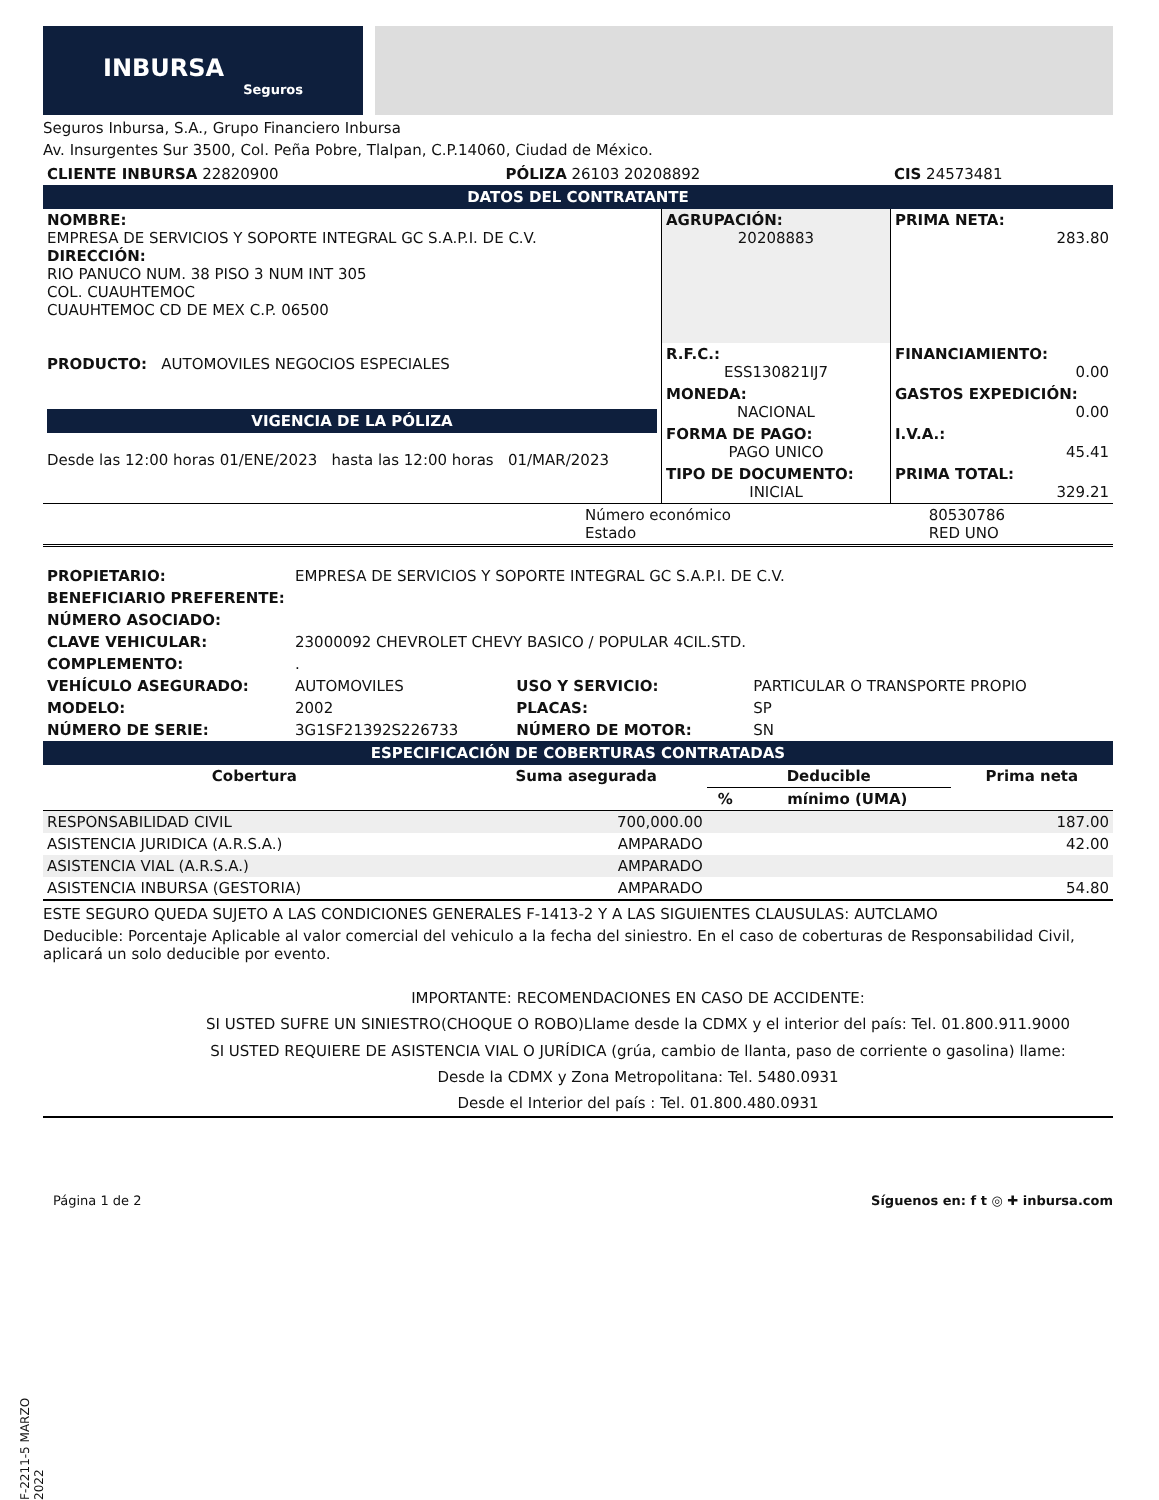INBURSA
Seguros
Seguros Inbursa, S.A., Grupo Financiero Inbursa
Av. Insurgentes Sur 3500, Col. Peña Pobre, Tlalpan, C.P.14060, Ciudad de México.
| CLIENTE INBURSA 22820900 | PÓLIZA 26103 20208892 | CIS 24573481 |
DATOS DEL CONTRATANTE
| NOMBRE: EMPRESA DE SERVICIOS Y SOPORTE INTEGRAL GC S.A.P.I. DE C.V. DIRECCIÓN: RIO PANUCO NUM. 38 PISO 3 NUM INT 305 COL. CUAUHTEMOC CUAUHTEMOC CD DE MEX C.P. 06500 PRODUCTO: AUTOMOVILES NEGOCIOS ESPECIALES VIGENCIA DE LA PÓLIZA Desde las 12:00 horas 01/ENE/2023 hasta las 12:00 horas 01/MAR/2023 | AGRUPACIÓN: 20208883 | PRIMA NETA: 283.80 |
| | R.F.C.: ESS130821IJ7 | FINANCIAMIENTO: 0.00 |
| | MONEDA: NACIONAL | GASTOS EXPEDICIÓN: 0.00 |
| | FORMA DE PAGO: PAGO UNICO | I.V.A.: 45.41 |
| | TIPO DE DOCUMENTO: INICIAL | PRIMA TOTAL: 329.21 |
| | Número económico Estado | 80530786 RED UNO |
| PROPIETARIO: | EMPRESA DE SERVICIOS Y SOPORTE INTEGRAL GC S.A.P.I. DE C.V. | | |
| BENEFICIARIO PREFERENTE: | | | |
| NÚMERO ASOCIADO: | | | |
| CLAVE VEHICULAR: | 23000092 CHEVROLET CHEVY BASICO / POPULAR 4CIL.STD. | | |
| COMPLEMENTO: | . | | |
| VEHÍCULO ASEGURADO: | AUTOMOVILES | USO Y SERVICIO: | PARTICULAR O TRANSPORTE PROPIO |
| MODELO: | 2002 | PLACAS: | SP |
| NÚMERO DE SERIE: | 3G1SF21392S226733 | NÚMERO DE MOTOR: | SN |
ESPECIFICACIÓN DE COBERTURAS CONTRATADAS
| Cobertura | Suma asegurada | Deducible | | Prima neta |
| --- | --- | --- | --- | --- |
| | | % | mínimo (UMA) | |
| RESPONSABILIDAD CIVIL | 700,000.00 | | | 187.00 |
| ASISTENCIA JURIDICA (A.R.S.A.) | AMPARADO | | | 42.00 |
| ASISTENCIA VIAL (A.R.S.A.) | AMPARADO | | | |
| ASISTENCIA INBURSA (GESTORIA) | AMPARADO | | | 54.80 |
ESTE SEGURO QUEDA SUJETO A LAS CONDICIONES GENERALES F-1413-2 Y A LAS SIGUIENTES CLAUSULAS: AUTCLAMO
Deducible: Porcentaje Aplicable al valor comercial del vehiculo a la fecha del siniestro. En el caso de coberturas de Responsabilidad Civil, aplicará un solo deducible por evento.
IMPORTANTE: RECOMENDACIONES EN CASO DE ACCIDENTE:
SI USTED SUFRE UN SINIESTRO(CHOQUE O ROBO)Llame desde la CDMX y el interior del país: Tel. 01.800.911.9000
SI USTED REQUIERE DE ASISTENCIA VIAL O JURÍDICA (grúa, cambio de llanta, paso de corriente o gasolina) llame:
Desde la CDMX y Zona Metropolitana: Tel. 5480.0931
Desde el Interior del país : Tel. 01.800.480.0931
Página 1 de 2 Síguenos en: f t ◎ ✚ inbursa.com
F-2211-5 MARZO 2022